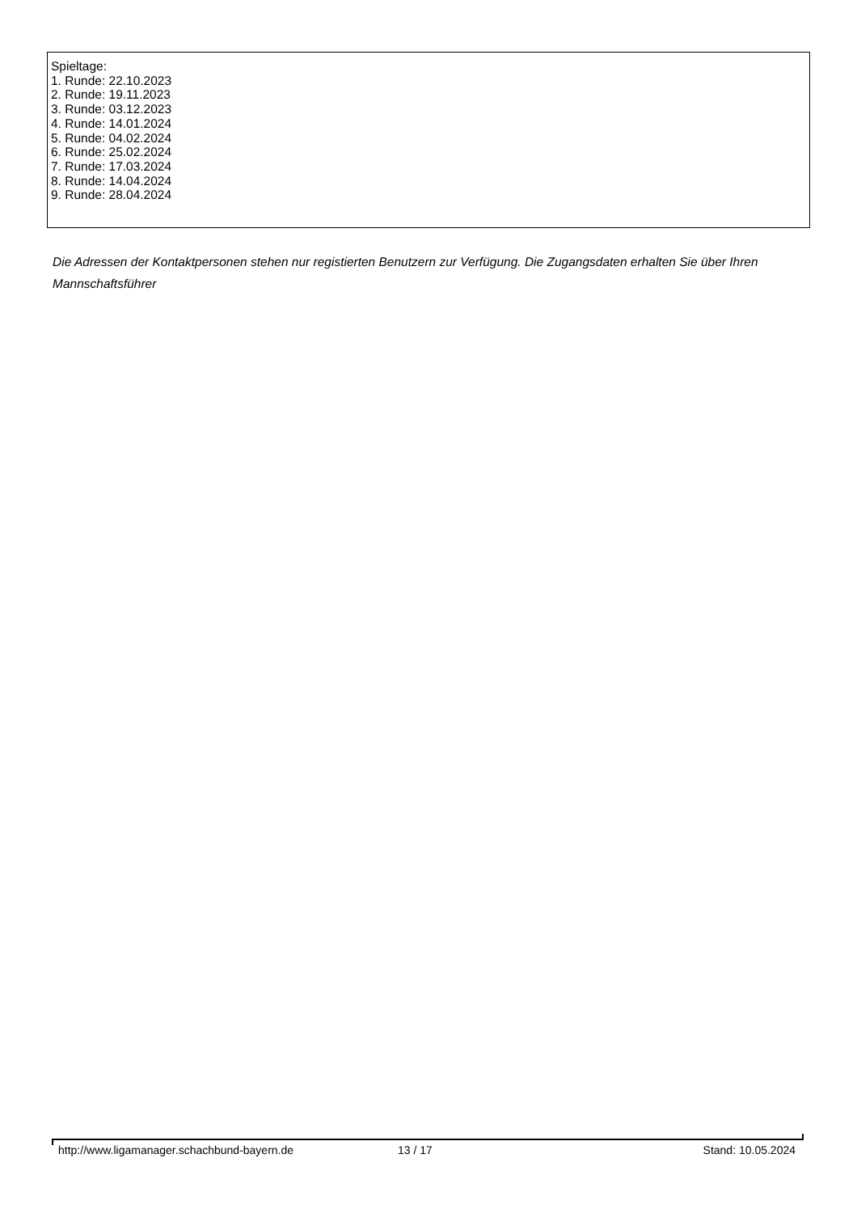Spieltage:
1. Runde: 22.10.2023
2. Runde: 19.11.2023
3. Runde: 03.12.2023
4. Runde: 14.01.2024
5. Runde: 04.02.2024
6. Runde: 25.02.2024
7. Runde: 17.03.2024
8. Runde: 14.04.2024
9. Runde: 28.04.2024
Die Adressen der Kontaktpersonen stehen nur registierten Benutzern zur Verfügung. Die Zugangsdaten erhalten Sie über Ihren Mannschaftsführer
http://www.ligamanager.schachbund-bayern.de 13 / 17 Stand: 10.05.2024